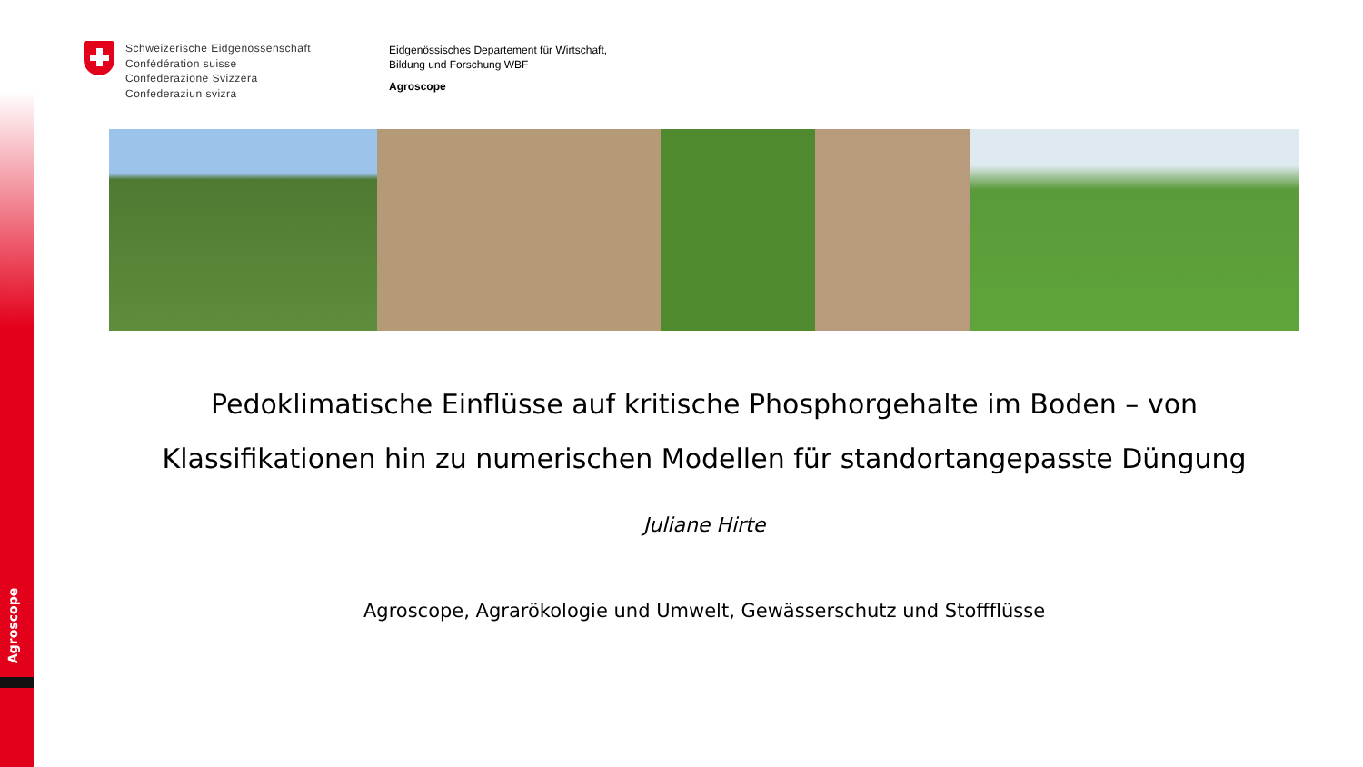Agroscope
Schweizerische Eidgenossenschaft
Confédération suisse
Confederazione Svizzera
Confederaziun svizra
Eidgenössisches Departement für Wirtschaft,
Bildung und Forschung WBF
Agroscope
Pedoklimatische Einflüsse auf kritische Phosphorgehalte im Boden – von Klassifikationen hin zu numerischen Modellen für standortangepasste Düngung
Juliane Hirte
Agroscope, Agrarökologie und Umwelt, Gewässerschutz und Stoffflüsse